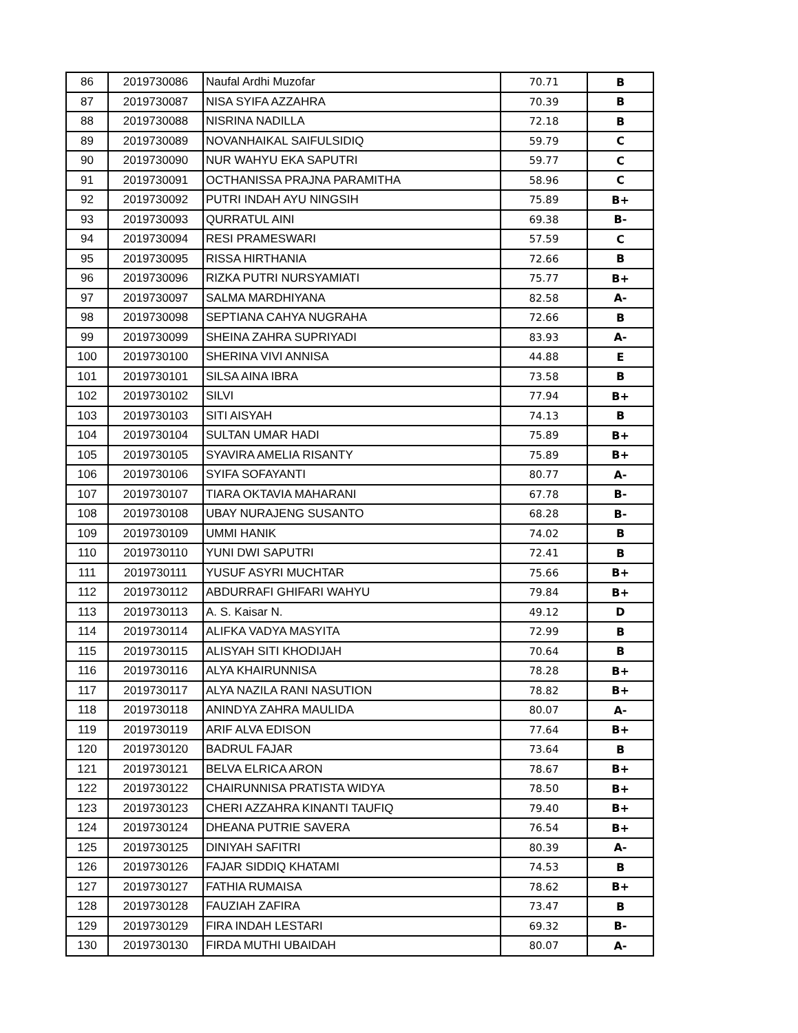| 86 | 2019730086 | Naufal Ardhi Muzofar | 70.71 | B |
| 87 | 2019730087 | NISA SYIFA AZZAHRA | 70.39 | B |
| 88 | 2019730088 | NISRINA NADILLA | 72.18 | B |
| 89 | 2019730089 | NOVANHAIKAL SAIFULSIDIQ | 59.79 | C |
| 90 | 2019730090 | NUR WAHYU EKA SAPUTRI | 59.77 | C |
| 91 | 2019730091 | OCTHANISSA PRAJNA PARAMITHA | 58.96 | C |
| 92 | 2019730092 | PUTRI INDAH AYU NINGSIH | 75.89 | B+ |
| 93 | 2019730093 | QURRATUL AINI | 69.38 | B- |
| 94 | 2019730094 | RESI PRAMESWARI | 57.59 | C |
| 95 | 2019730095 | RISSA HIRTHANIA | 72.66 | B |
| 96 | 2019730096 | RIZKA PUTRI NURSYAMIATI | 75.77 | B+ |
| 97 | 2019730097 | SALMA MARDHIYANA | 82.58 | A- |
| 98 | 2019730098 | SEPTIANA CAHYA NUGRAHA | 72.66 | B |
| 99 | 2019730099 | SHEINA ZAHRA SUPRIYADI | 83.93 | A- |
| 100 | 2019730100 | SHERINA VIVI ANNISA | 44.88 | E |
| 101 | 2019730101 | SILSA AINA IBRA | 73.58 | B |
| 102 | 2019730102 | SILVI | 77.94 | B+ |
| 103 | 2019730103 | SITI AISYAH | 74.13 | B |
| 104 | 2019730104 | SULTAN UMAR HADI | 75.89 | B+ |
| 105 | 2019730105 | SYAVIRA AMELIA RISANTY | 75.89 | B+ |
| 106 | 2019730106 | SYIFA SOFAYANTI | 80.77 | A- |
| 107 | 2019730107 | TIARA OKTAVIA MAHARANI | 67.78 | B- |
| 108 | 2019730108 | UBAY NURAJENG SUSANTO | 68.28 | B- |
| 109 | 2019730109 | UMMI HANIK | 74.02 | B |
| 110 | 2019730110 | YUNI DWI SAPUTRI | 72.41 | B |
| 111 | 2019730111 | YUSUF ASYRI MUCHTAR | 75.66 | B+ |
| 112 | 2019730112 | ABDURRAFI GHIFARI WAHYU | 79.84 | B+ |
| 113 | 2019730113 | A. S. Kaisar N. | 49.12 | D |
| 114 | 2019730114 | ALIFKA VADYA MASYITA | 72.99 | B |
| 115 | 2019730115 | ALISYAH SITI KHODIJAH | 70.64 | B |
| 116 | 2019730116 | ALYA KHAIRUNNISA | 78.28 | B+ |
| 117 | 2019730117 | ALYA NAZILA RANI NASUTION | 78.82 | B+ |
| 118 | 2019730118 | ANINDYA ZAHRA MAULIDA | 80.07 | A- |
| 119 | 2019730119 | ARIF ALVA EDISON | 77.64 | B+ |
| 120 | 2019730120 | BADRUL FAJAR | 73.64 | B |
| 121 | 2019730121 | BELVA ELRICA ARON | 78.67 | B+ |
| 122 | 2019730122 | CHAIRUNNISA PRATISTA WIDYA | 78.50 | B+ |
| 123 | 2019730123 | CHERI AZZAHRA KINANTI TAUFIQ | 79.40 | B+ |
| 124 | 2019730124 | DHEANA PUTRIE SAVERA | 76.54 | B+ |
| 125 | 2019730125 | DINIYAH SAFITRI | 80.39 | A- |
| 126 | 2019730126 | FAJAR SIDDIQ KHATAMI | 74.53 | B |
| 127 | 2019730127 | FATHIA RUMAISA | 78.62 | B+ |
| 128 | 2019730128 | FAUZIAH ZAFIRA | 73.47 | B |
| 129 | 2019730129 | FIRA INDAH LESTARI | 69.32 | B- |
| 130 | 2019730130 | FIRDA MUTHI UBAIDAH | 80.07 | A- |